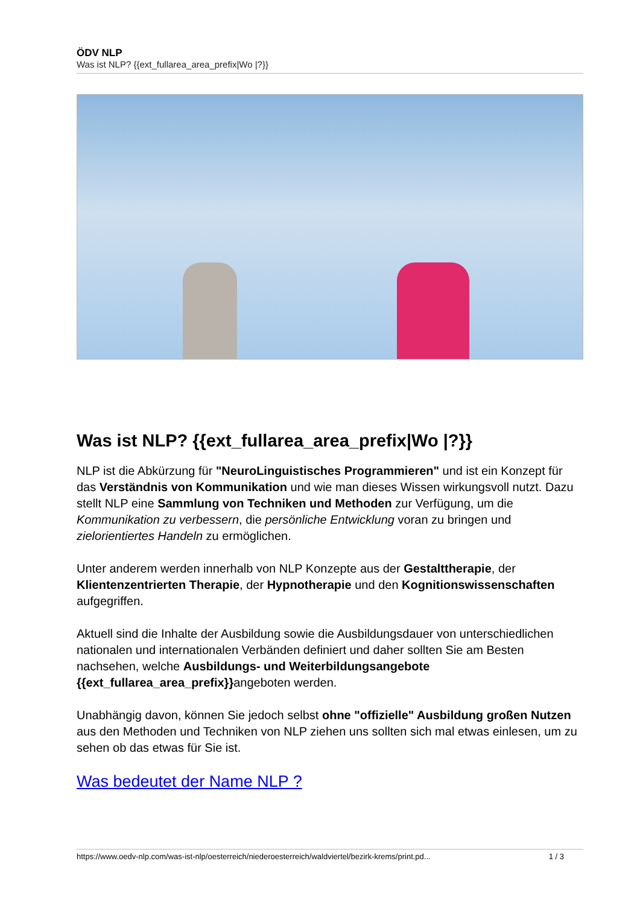ÖDV NLP
Was ist NLP? {{ext_fullarea_area_prefix|Wo |?}}
Was ist NLP? {{ext_fullarea_area_prefix|Wo |?}}
NLP ist die Abkürzung für "NeuroLinguistisches Programmieren" und ist ein Konzept für das Verständnis von Kommunikation und wie man dieses Wissen wirkungsvoll nutzt. Dazu stellt NLP eine Sammlung von Techniken und Methoden zur Verfügung, um die Kommunikation zu verbessern, die persönliche Entwicklung voran zu bringen und zielorientiertes Handeln zu ermöglichen.
Unter anderem werden innerhalb von NLP Konzepte aus der Gestalttherapie, der Klientenzentrierten Therapie, der Hypnotherapie und den Kognitionswissenschaften aufgegriffen.
Aktuell sind die Inhalte der Ausbildung sowie die Ausbildungsdauer von unterschiedlichen nationalen und internationalen Verbänden definiert und daher sollten Sie am Besten nachsehen, welche Ausbildungs- und Weiterbildungsangebote {{ext_fullarea_area_prefix}}angeboten werden.
Unabhängig davon, können Sie jedoch selbst ohne "offizielle" Ausbildung großen Nutzen aus den Methoden und Techniken von NLP ziehen uns sollten sich mal etwas einlesen, um zu sehen ob das etwas für Sie ist.
Was bedeutet der Name NLP ?
https://www.oedv-nlp.com/was-ist-nlp/oesterreich/niederoesterreich/waldviertel/bezirk-krems/print.pd... 1 / 3